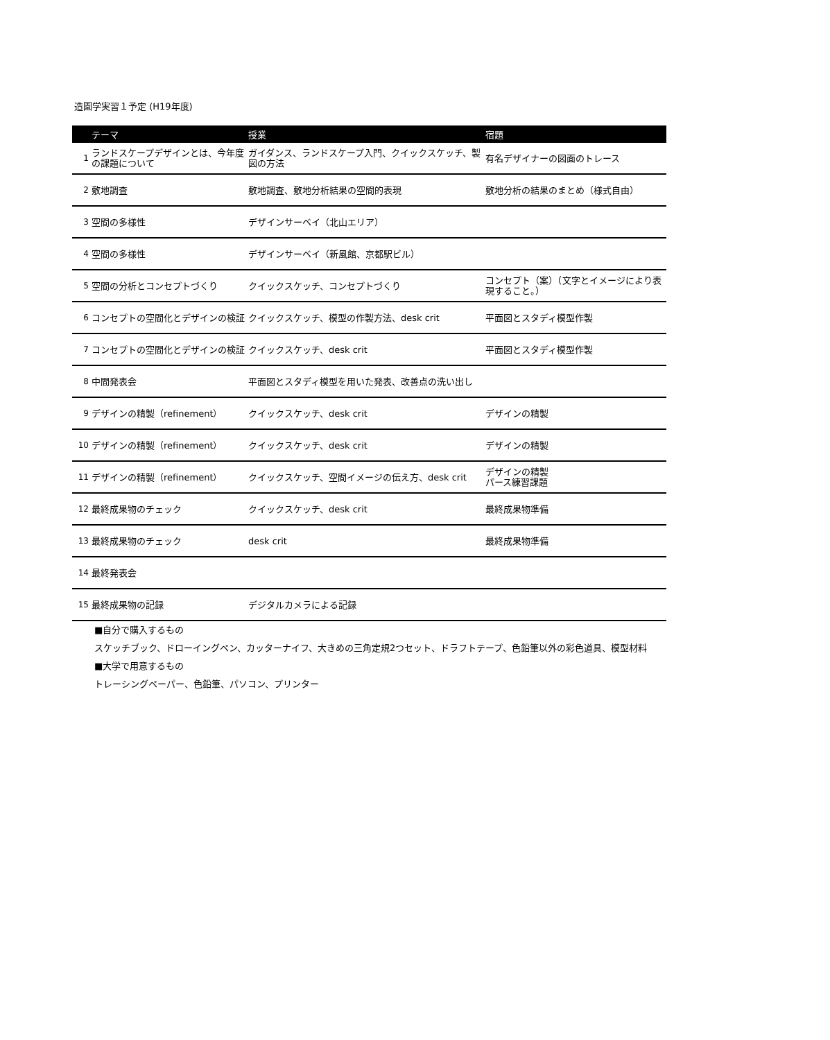造園学実習１予定 (H19年度)
| | テーマ | 授業 | 宿題 |
| --- | --- | --- | --- |
| 1 | ランドスケープデザインとは、今年度の課題について | ガイダンス、ランドスケープ入門、クイックスケッチ、製図の方法 | 有名デザイナーの図面のトレース |
| 2 | 敷地調査 | 敷地調査、敷地分析結果の空間的表現 | 敷地分析の結果のまとめ（様式自由） |
| 3 | 空間の多様性 | デザインサーベイ（北山エリア） | |
| 4 | 空間の多様性 | デザインサーベイ（新風館、京都駅ビル） | |
| 5 | 空間の分析とコンセプトづくり | クイックスケッチ、コンセプトづくり | コンセプト（案）（文字とイメージにより表現すること。） |
| 6 | コンセプトの空間化とデザインの検証 | クイックスケッチ、模型の作製方法、desk crit | 平面図とスタディ模型作製 |
| 7 | コンセプトの空間化とデザインの検証 | クイックスケッチ、desk crit | 平面図とスタディ模型作製 |
| 8 | 中間発表会 | 平面図とスタディ模型を用いた発表、改善点の洗い出し | |
| 9 | デザインの精製（refinement） | クイックスケッチ、desk crit | デザインの精製 |
| 10 | デザインの精製（refinement） | クイックスケッチ、desk crit | デザインの精製 |
| 11 | デザインの精製（refinement） | クイックスケッチ、空間イメージの伝え方、desk crit | デザインの精製 パース練習課題 |
| 12 | 最終成果物のチェック | クイックスケッチ、desk crit | 最終成果物準備 |
| 13 | 最終成果物のチェック | desk crit | 最終成果物準備 |
| 14 | 最終発表会 | | |
| 15 | 最終成果物の記録 | デジタルカメラによる記録 | |
■自分で購入するもの
スケッチブック、ドローイングペン、カッターナイフ、大きめの三角定規2つセット、ドラフトテープ、色鉛筆以外の彩色道具、模型材料
■大学で用意するもの
トレーシングペーパー、色鉛筆、パソコン、プリンター